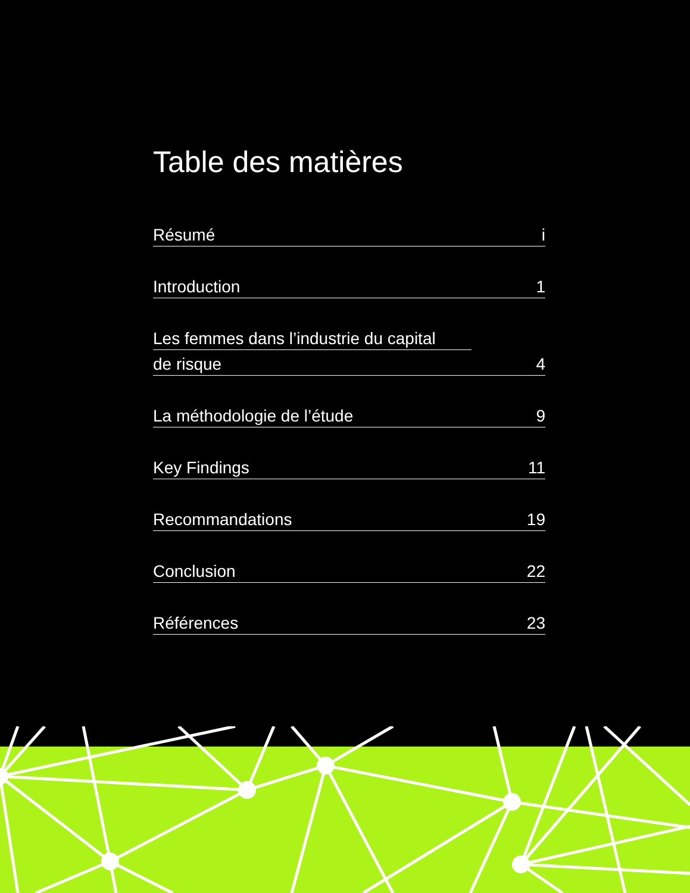Table des matières
Résumé i
Introduction 1
Les femmes dans l’industrie du capital
de risque 4
La méthodologie de l’étude 9
Key Findings 11
Recommandations 19
Conclusion 22
Références 23